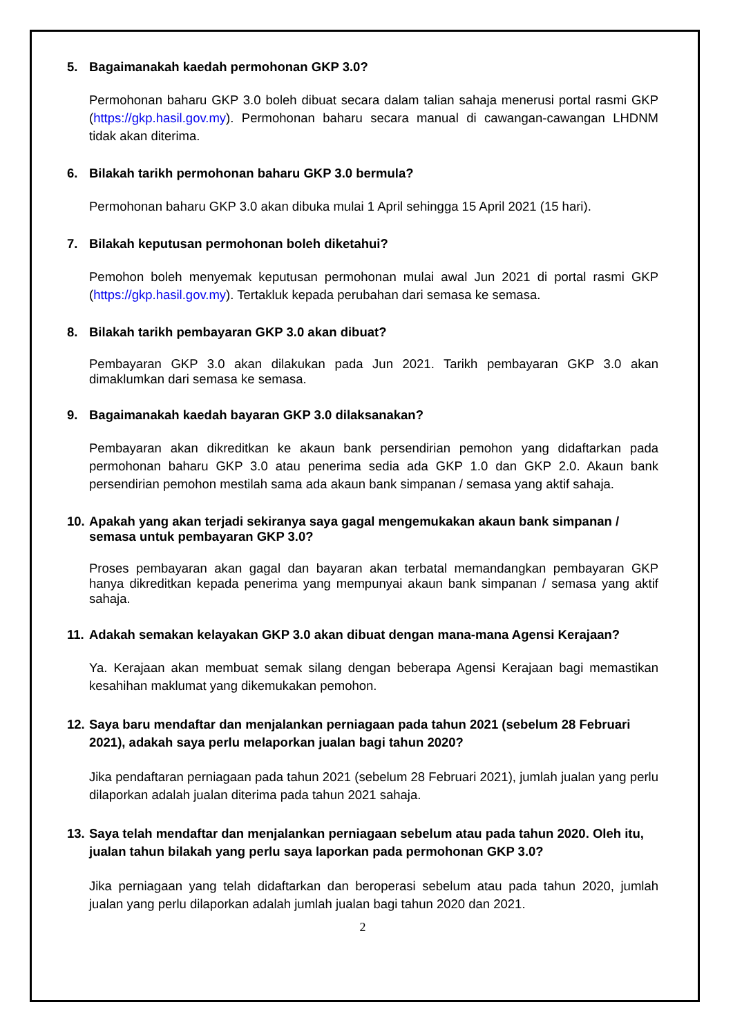5. Bagaimanakah kaedah permohonan GKP 3.0?
Permohonan baharu GKP 3.0 boleh dibuat secara dalam talian sahaja menerusi portal rasmi GKP (https://gkp.hasil.gov.my). Permohonan baharu secara manual di cawangan-cawangan LHDNM tidak akan diterima.
6. Bilakah tarikh permohonan baharu GKP 3.0 bermula?
Permohonan baharu GKP 3.0 akan dibuka mulai 1 April sehingga 15 April 2021 (15 hari).
7. Bilakah keputusan permohonan boleh diketahui?
Pemohon boleh menyemak keputusan permohonan mulai awal Jun 2021 di portal rasmi GKP (https://gkp.hasil.gov.my). Tertakluk kepada perubahan dari semasa ke semasa.
8. Bilakah tarikh pembayaran GKP 3.0 akan dibuat?
Pembayaran GKP 3.0 akan dilakukan pada Jun 2021. Tarikh pembayaran GKP 3.0 akan dimaklumkan dari semasa ke semasa.
9. Bagaimanakah kaedah bayaran GKP 3.0 dilaksanakan?
Pembayaran akan dikreditkan ke akaun bank persendirian pemohon yang didaftarkan pada permohonan baharu GKP 3.0 atau penerima sedia ada GKP 1.0 dan GKP 2.0. Akaun bank persendirian pemohon mestilah sama ada akaun bank simpanan / semasa yang aktif sahaja.
10. Apakah yang akan terjadi sekiranya saya gagal mengemukakan akaun bank simpanan / semasa untuk pembayaran GKP 3.0?
Proses pembayaran akan gagal dan bayaran akan terbatal memandangkan pembayaran GKP hanya dikreditkan kepada penerima yang mempunyai akaun bank simpanan / semasa yang aktif sahaja.
11. Adakah semakan kelayakan GKP 3.0 akan dibuat dengan mana-mana Agensi Kerajaan?
Ya. Kerajaan akan membuat semak silang dengan beberapa Agensi Kerajaan bagi memastikan kesahihan maklumat yang dikemukakan pemohon.
12. Saya baru mendaftar dan menjalankan perniagaan pada tahun 2021 (sebelum 28 Februari 2021), adakah saya perlu melaporkan jualan bagi tahun 2020?
Jika pendaftaran perniagaan pada tahun 2021 (sebelum 28 Februari 2021), jumlah jualan yang perlu dilaporkan adalah jualan diterima pada tahun 2021 sahaja.
13. Saya telah mendaftar dan menjalankan perniagaan sebelum atau pada tahun 2020. Oleh itu, jualan tahun bilakah yang perlu saya laporkan pada permohonan GKP 3.0?
Jika perniagaan yang telah didaftarkan dan beroperasi sebelum atau pada tahun 2020, jumlah jualan yang perlu dilaporkan adalah jumlah jualan bagi tahun 2020 dan 2021.
2